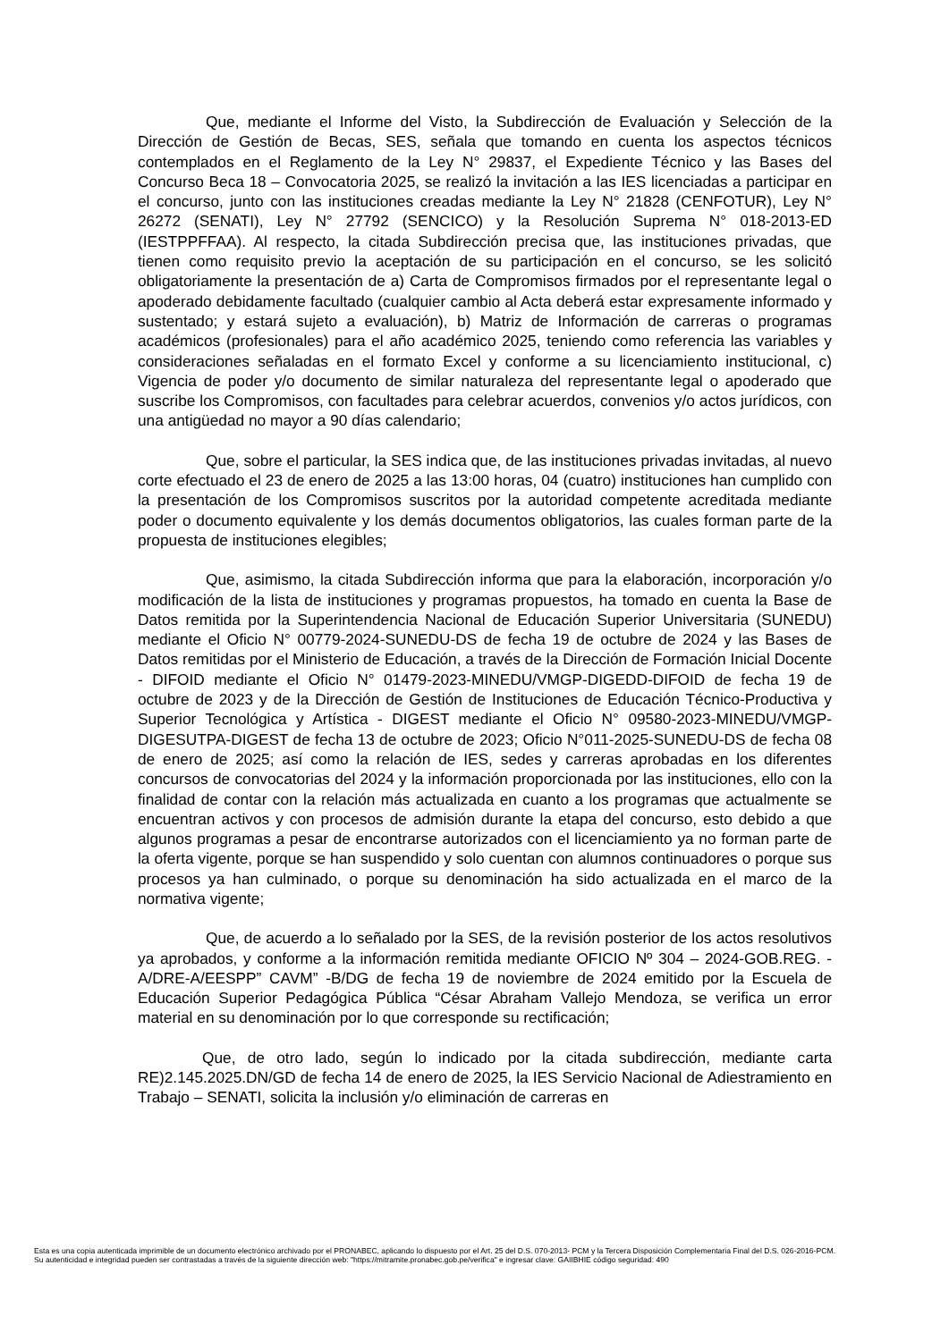Que, mediante el Informe del Visto, la Subdirección de Evaluación y Selección de la Dirección de Gestión de Becas, SES, señala que tomando en cuenta los aspectos técnicos contemplados en el Reglamento de la Ley N° 29837, el Expediente Técnico y las Bases del Concurso Beca 18 – Convocatoria 2025, se realizó la invitación a las IES licenciadas a participar en el concurso, junto con las instituciones creadas mediante la Ley N° 21828 (CENFOTUR), Ley N° 26272 (SENATI), Ley N° 27792 (SENCICO) y la Resolución Suprema N° 018-2013-ED (IESTPPFFAA). Al respecto, la citada Subdirección precisa que, las instituciones privadas, que tienen como requisito previo la aceptación de su participación en el concurso, se les solicitó obligatoriamente la presentación de a) Carta de Compromisos firmados por el representante legal o apoderado debidamente facultado (cualquier cambio al Acta deberá estar expresamente informado y sustentado; y estará sujeto a evaluación), b) Matriz de Información de carreras o programas académicos (profesionales) para el año académico 2025, teniendo como referencia las variables y consideraciones señaladas en el formato Excel y conforme a su licenciamiento institucional, c) Vigencia de poder y/o documento de similar naturaleza del representante legal o apoderado que suscribe los Compromisos, con facultades para celebrar acuerdos, convenios y/o actos jurídicos, con una antigüedad no mayor a 90 días calendario;
Que, sobre el particular, la SES indica que, de las instituciones privadas invitadas, al nuevo corte efectuado el 23 de enero de 2025 a las 13:00 horas, 04 (cuatro) instituciones han cumplido con la presentación de los Compromisos suscritos por la autoridad competente acreditada mediante poder o documento equivalente y los demás documentos obligatorios, las cuales forman parte de la propuesta de instituciones elegibles;
Que, asimismo, la citada Subdirección informa que para la elaboración, incorporación y/o modificación de la lista de instituciones y programas propuestos, ha tomado en cuenta la Base de Datos remitida por la Superintendencia Nacional de Educación Superior Universitaria (SUNEDU) mediante el Oficio N° 00779-2024-SUNEDU-DS de fecha 19 de octubre de 2024 y las Bases de Datos remitidas por el Ministerio de Educación, a través de la Dirección de Formación Inicial Docente - DIFOID mediante el Oficio N° 01479-2023-MINEDU/VMGP-DIGEDD-DIFOID de fecha 19 de octubre de 2023 y de la Dirección de Gestión de Instituciones de Educación Técnico-Productiva y Superior Tecnológica y Artística - DIGEST mediante el Oficio N° 09580-2023-MINEDU/VMGP-DIGESUTPA-DIGEST de fecha 13 de octubre de 2023; Oficio N°011-2025-SUNEDU-DS de fecha 08 de enero de 2025; así como la relación de IES, sedes y carreras aprobadas en los diferentes concursos de convocatorias del 2024 y la información proporcionada por las instituciones, ello con la finalidad de contar con la relación más actualizada en cuanto a los programas que actualmente se encuentran activos y con procesos de admisión durante la etapa del concurso, esto debido a que algunos programas a pesar de encontrarse autorizados con el licenciamiento ya no forman parte de la oferta vigente, porque se han suspendido y solo cuentan con alumnos continuadores o porque sus procesos ya han culminado, o porque su denominación ha sido actualizada en el marco de la normativa vigente;
Que, de acuerdo a lo señalado por la SES, de la revisión posterior de los actos resolutivos ya aprobados, y conforme a la información remitida mediante OFICIO Nº 304 – 2024-GOB.REG. -A/DRE-A/EESPP” CAVM” -B/DG de fecha 19 de noviembre de 2024 emitido por la Escuela de Educación Superior Pedagógica Pública “César Abraham Vallejo Mendoza, se verifica un error material en su denominación por lo que corresponde su rectificación;
Que, de otro lado, según lo indicado por la citada subdirección, mediante carta RE)2.145.2025.DN/GD de fecha 14 de enero de 2025, la IES Servicio Nacional de Adiestramiento en Trabajo – SENATI, solicita la inclusión y/o eliminación de carreras en
Esta es una copia autenticada imprimible de un documento electrónico archivado por el PRONABEC, aplicando lo dispuesto por el Art. 25 del D.S. 070-2013- PCM y la Tercera Disposición Complementaria Final del D.S. 026-2016-PCM.
Su autenticidad e integridad pueden ser contrastadas a través de la siguiente dirección web: "https://mitramite.pronabec.gob.pe/verifica" e ingresar clave: GAIIBHIE código seguridad: 490